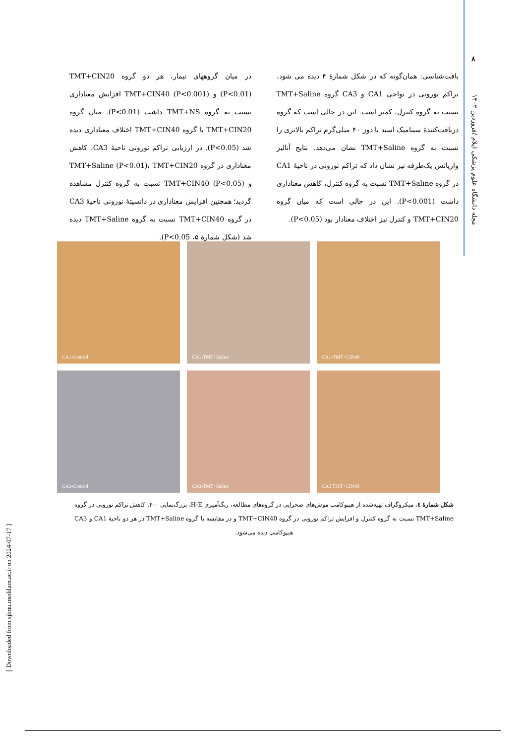۸
مجله دانشگاه علوم پزشکی ایلام /فروردین ۱۴۰۲
[ Downloaded from sjimu.medilam.ac.ir on 2024-07-17 ]
بافت‌شناسی: همان‌گونه که در شکل شمارۀ ۴ دیده می شود، تراکم نورونی در نواحی CA1 و CA3 گروه TMT+Saline نسبت به گروه کنترل، کمتر است. این در حالی است که گروه دریافت‌کنندۀ سینامیک اسید با دوز ۴۰ میلی‌گرم تراکم بالاتری را نسبت به گروه TMT+Saline نشان می‌دهد. نتایج آنالیز واریانس یک‌طرفه نیز نشان داد که تراکم نورونی در ناحیۀ CA1 در گروه TMT+Saline نسبت به گروه کنترل، کاهش معناداری داشت (P<0.001). این در حالی است که میان گروه TMT+CIN20 و کنترل نیز اختلاف معنادار بود (P<0.05).
در میان گروههای تیمار، هر دو گروه TMT+CIN20 (P<0.01) و TMT+CIN40 (P<0.001) افزایش معناداری نسبت به گروه TMT+NS داشت (P<0.01). میان گروه TMT+CIN20 با گروه TMT+CIN40 اختلاف معناداری دیده شد (P<0.05). در ارزیابی تراکم نورونی ناحیۀ CA3، کاهش معناداری در گروه TMT+Saline (P<0.01)، TMT+CIN20 و TMT+CIN40 (P<0.05) نسبت به گروه کنترل مشاهده گردید؛ همچنین افزایش معناداری در دانسیتۀ نورونی ناحیۀ CA3 در گروه TMT+CIN40 نسبت به گروه TMT+Saline دیده شد (شکل شمارۀ ۵، P<0.05).
CA1-Control
CA1-TMT+Saline
CA1-TMT+CIN40
CA3-Control
CA3-TMT+Saline
CA3 TMT+CIN40
شکل شمارۀ ٤. میکروگراف تهیه‌شده از هیپوکامپ موش‌های صحرایی در گروه‌های مطالعه، رنگ‌آمیزی H-E، بزرگ‌نمایی ۴۰۰. کاهش تراکم نورونی در گروه TMT+Saline نسبت به گروه کنترل و افزایش تراکم نورونی در گروه TMT+CIN40 و در مقایسه با گروه TMT+Saline در هر دو ناحیۀ CA1 و CA3 هیپوکامپ دیده می‌شود.